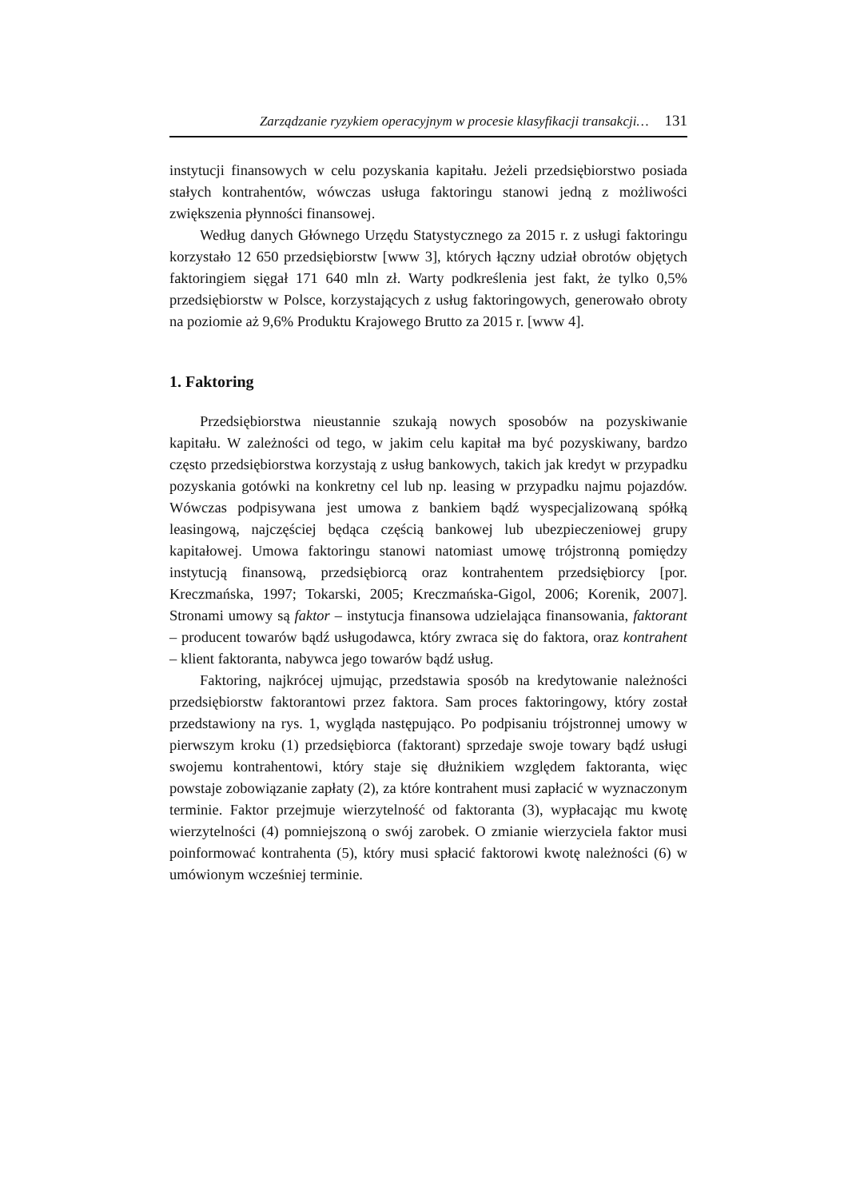Zarządzanie ryzykiem operacyjnym w procesie klasyfikacji transakcji… 131
instytucji finansowych w celu pozyskania kapitału. Jeżeli przedsiębiorstwo posiada stałych kontrahentów, wówczas usługa faktoringu stanowi jedną z możliwości zwiększenia płynności finansowej.
Według danych Głównego Urzędu Statystycznego za 2015 r. z usługi faktoringu korzystało 12 650 przedsiębiorstw [www 3], których łączny udział obrotów objętych faktoringiem sięgał 171 640 mln zł. Warty podkreślenia jest fakt, że tylko 0,5% przedsiębiorstw w Polsce, korzystających z usług faktoringowych, generowało obroty na poziomie aż 9,6% Produktu Krajowego Brutto za 2015 r. [www 4].
1. Faktoring
Przedsiębiorstwa nieustannie szukają nowych sposobów na pozyskiwanie kapitału. W zależności od tego, w jakim celu kapitał ma być pozyskiwany, bardzo często przedsiębiorstwa korzystają z usług bankowych, takich jak kredyt w przypadku pozyskania gotówki na konkretny cel lub np. leasing w przypadku najmu pojazdów. Wówczas podpisywana jest umowa z bankiem bądź wyspecjalizowaną spółką leasingową, najczęściej będąca częścią bankowej lub ubezpieczeniowej grupy kapitałowej. Umowa faktoringu stanowi natomiast umowę trójstronną pomiędzy instytucją finansową, przedsiębiorcą oraz kontrahentem przedsiębiorcy [por. Kreczmańska, 1997; Tokarski, 2005; Kreczmańska-Gigol, 2006; Korenik, 2007]. Stronami umowy są faktor – instytucja finansowa udzielająca finansowania, faktorant – producent towarów bądź usługodawca, który zwraca się do faktora, oraz kontrahent – klient faktoranta, nabywca jego towarów bądź usług.
Faktoring, najkrócej ujmując, przedstawia sposób na kredytowanie należności przedsiębiorstw faktorantowi przez faktora. Sam proces faktoringowy, który został przedstawiony na rys. 1, wygląda następująco. Po podpisaniu trójstronnej umowy w pierwszym kroku (1) przedsiębiorca (faktorant) sprzedaje swoje towary bądź usługi swojemu kontrahentowi, który staje się dłużnikiem względem faktoranta, więc powstaje zobowiązanie zapłaty (2), za które kontrahent musi zapłacić w wyznaczonym terminie. Faktor przejmuje wierzytelność od faktoranta (3), wypłacając mu kwotę wierzytelności (4) pomniejszoną o swój zarobek. O zmianie wierzyciela faktor musi poinformować kontrahenta (5), który musi spłacić faktorowi kwotę należności (6) w umówionym wcześniej terminie.